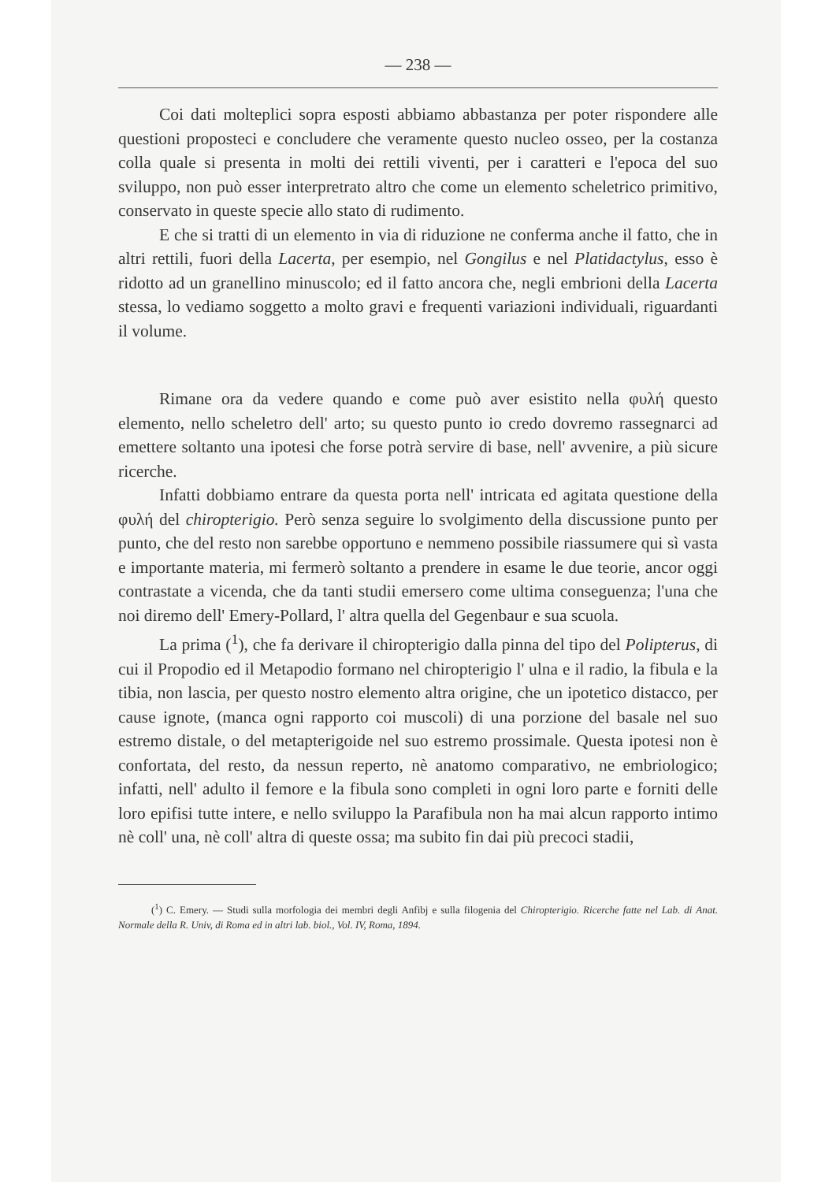— 238 —
Coi dati molteplici sopra esposti abbiamo abbastanza per poter rispondere alle questioni proposteci e concludere che veramente questo nucleo osseo, per la costanza colla quale si presenta in molti dei rettili viventi, per i caratteri e l'epoca del suo sviluppo, non può esser interpretrato altro che come un elemento scheletrico primitivo, conservato in queste specie allo stato di rudimento.
E che si tratti di un elemento in via di riduzione ne conferma anche il fatto, che in altri rettili, fuori della Lacerta, per esempio, nel Gongilus e nel Platidactylus, esso è ridotto ad un granellino minuscolo; ed il fatto ancora che, negli embrioni della Lacerta stessa, lo vediamo soggetto a molto gravi e frequenti variazioni individuali, riguardanti il volume.
Rimane ora da vedere quando e come può aver esistito nella φυλή questo elemento, nello scheletro dell' arto; su questo punto io credo dovremo rassegnarci ad emettere soltanto una ipotesi che forse potrà servire di base, nell' avvenire, a più sicure ricerche.
Infatti dobbiamo entrare da questa porta nell' intricata ed agitata questione della φυλή del chiropterigio. Però senza seguire lo svolgimento della discussione punto per punto, che del resto non sarebbe opportuno e nemmeno possibile riassumere qui sì vasta e importante materia, mi fermerò soltanto a prendere in esame le due teorie, ancor oggi contrastate a vicenda, che da tanti studii emersero come ultima conseguenza; l'una che noi diremo dell' Emery-Pollard, l' altra quella del Gegenbaur e sua scuola.
La prima (<sup>1</sup>), che fa derivare il chiropterigio dalla pinna del tipo del Polipterus, di cui il Propodio ed il Metapodio formano nel chiropterigio l' ulna e il radio, la fibula e la tibia, non lascia, per questo nostro elemento altra origine, che un ipotetico distacco, per cause ignote, (manca ogni rapporto coi muscoli) di una porzione del basale nel suo estremo distale, o del metapterigoide nel suo estremo prossimale. Questa ipotesi non è confortata, del resto, da nessun reperto, nè anatomo comparativo, ne embriologico; infatti, nell' adulto il femore e la fibula sono completi in ogni loro parte e forniti delle loro epifisi tutte intere, e nello sviluppo la Parafibula non ha mai alcun rapporto intimo nè coll' una, nè coll' altra di queste ossa; ma subito fin dai più precoci stadii,
(<sup>1</sup>) C. Emery. — Studi sulla morfologia dei membri degli Anfibj e sulla filogenia del Chiropterigio. Ricerche fatte nel Lab. di Anat. Normale della R. Univ, di Roma ed in altri lab. biol., Vol. IV, Roma, 1894.